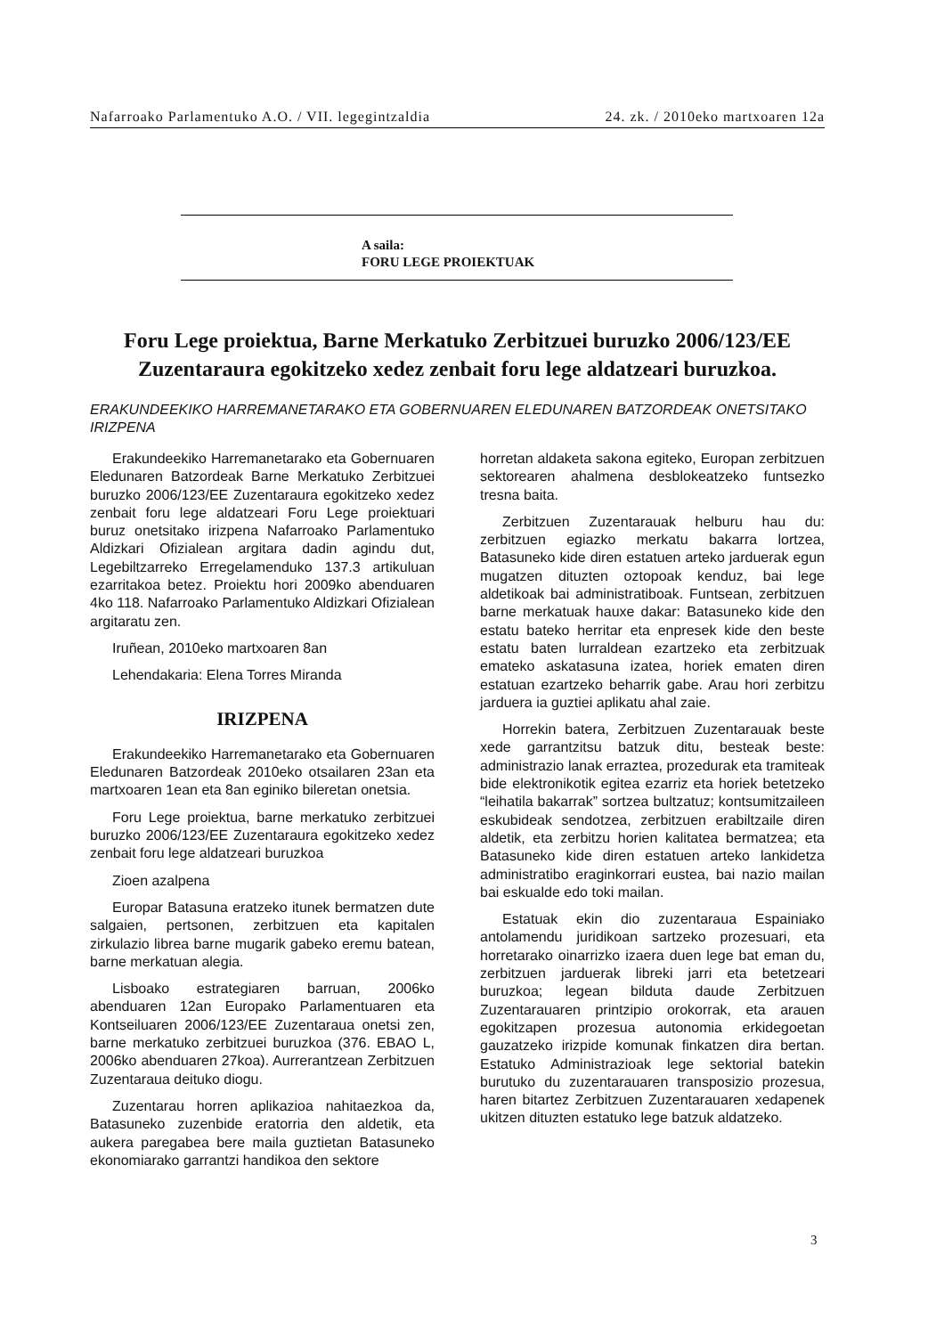Nafarroako Parlamentuko A.O. / VII. legegintzaldia 24. zk. / 2010eko martxoaren 12a
A saila:
FORU LEGE PROIEKTUAK
Foru Lege proiektua, Barne Merkatuko Zerbitzuei buruzko 2006/123/EE Zuzentaraura egokitzeko xedez zenbait foru lege aldatzeari buruzkoa.
ERAKUNDEEKIKO HARREMANETARAKO ETA GOBERNUAREN ELEDUNAREN BATZORDEAK ONETSITAKO IRIZPENA
Erakundeekiko Harremanetarako eta Gobernuaren Eledunaren Batzordeak Barne Merkatuko Zerbitzuei buruzko 2006/123/EE Zuzentaraura egokitzeko xedez zenbait foru lege aldatzeari Foru Lege proiektuari buruz onetsitako irizpena Nafarroako Parlamentuko Aldizkari Ofizialean argitara dadin agindu dut, Legebiltzarreko Erregelamenduko 137.3 artikuluan ezarritakoa betez. Proiektu hori 2009ko abenduaren 4ko 118. Nafarroako Parlamentuko Aldizkari Ofizialean argitaratu zen.
Iruñean, 2010eko martxoaren 8an
Lehendakaria: Elena Torres Miranda
IRIZPENA
Erakundeekiko Harremanetarako eta Gobernuaren Eledunaren Batzordeak 2010eko otsailaren 23an eta martxoaren 1ean eta 8an eginiko bileretan onetsia.
Foru Lege proiektua, barne merkatuko zerbitzuei buruzko 2006/123/EE Zuzentaraura egokitzeko xedez zenbait foru lege aldatzeari buruzkoa
Zioen azalpena
Europar Batasuna eratzeko itunek bermatzen dute salgaien, pertsonen, zerbitzuen eta kapitalen zirkulazio librea barne mugarik gabeko eremu batean, barne merkatuan alegia.
Lisboako estrategiaren barruan, 2006ko abenduaren 12an Europako Parlamentuaren eta Kontseiluaren 2006/123/EE Zuzentaraua onetsi zen, barne merkatuko zerbitzuei buruzkoa (376. EBAO L, 2006ko abenduaren 27koa). Aurrerantzean Zerbitzuen Zuzentaraua deituko diogu.
Zuzentarau horren aplikazioa nahitaezkoa da, Batasuneko zuzenbide eratorria den aldetik, eta aukera paregabea bere maila guztietan Batasuneko ekonomiarako garrantzi handikoa den sektore
horretan aldaketa sakona egiteko, Europan zerbitzuen sektorearen ahalmena desblokeatzeko funtsezko tresna baita.
Zerbitzuen Zuzentarauak helburu hau du: zerbitzuen egiazko merkatu bakarra lortzea, Batasuneko kide diren estatuen arteko jarduerak egun mugatzen dituzten oztopoak kenduz, bai lege aldetikoak bai administratiboak. Funtsean, zerbitzuen barne merkatuak hauxe dakar: Batasuneko kide den estatu bateko herritar eta enpresek kide den beste estatu baten lurraldean ezartzeko eta zerbitzuak emateko askatasuna izatea, horiek ematen diren estatuan ezartzeko beharrik gabe. Arau hori zerbitzu jarduera ia guztiei aplikatu ahal zaie.
Horrekin batera, Zerbitzuen Zuzentarauak beste xede garrantzitsu batzuk ditu, besteak beste: administrazio lanak erraztea, prozedurak eta tramiteak bide elektronikotik egitea ezarriz eta horiek betetzeko “leihatila bakarrak” sortzea bultzatuz; kontsumitzaileen eskubideak sendotzea, zerbitzuen erabiltzaile diren aldetik, eta zerbitzu horien kalitatea bermatzea; eta Batasuneko kide diren estatuen arteko lankidetza administratibo eraginkorrari eustea, bai nazio mailan bai eskualde edo toki mailan.
Estatuak ekin dio zuzentaraua Espainiako antolamendu juridikoan sartzeko prozesuari, eta horretarako oinarrizko izaera duen lege bat eman du, zerbitzuen jarduerak libreki jarri eta betetzeari buruzkoa; legean bilduta daude Zerbitzuen Zuzentarauaren printzipio orokorrak, eta arauen egokitzapen prozesua autonomia erkidegoetan gauzatzeko irizpide komunak finkatzen dira bertan. Estatuko Administrazioak lege sektorial batekin burutuko du zuzentarauaren transposizio prozesua, haren bitartez Zerbitzuen Zuzentarauaren xedapenek ukitzen dituzten estatuko lege batzuk aldatzeko.
3